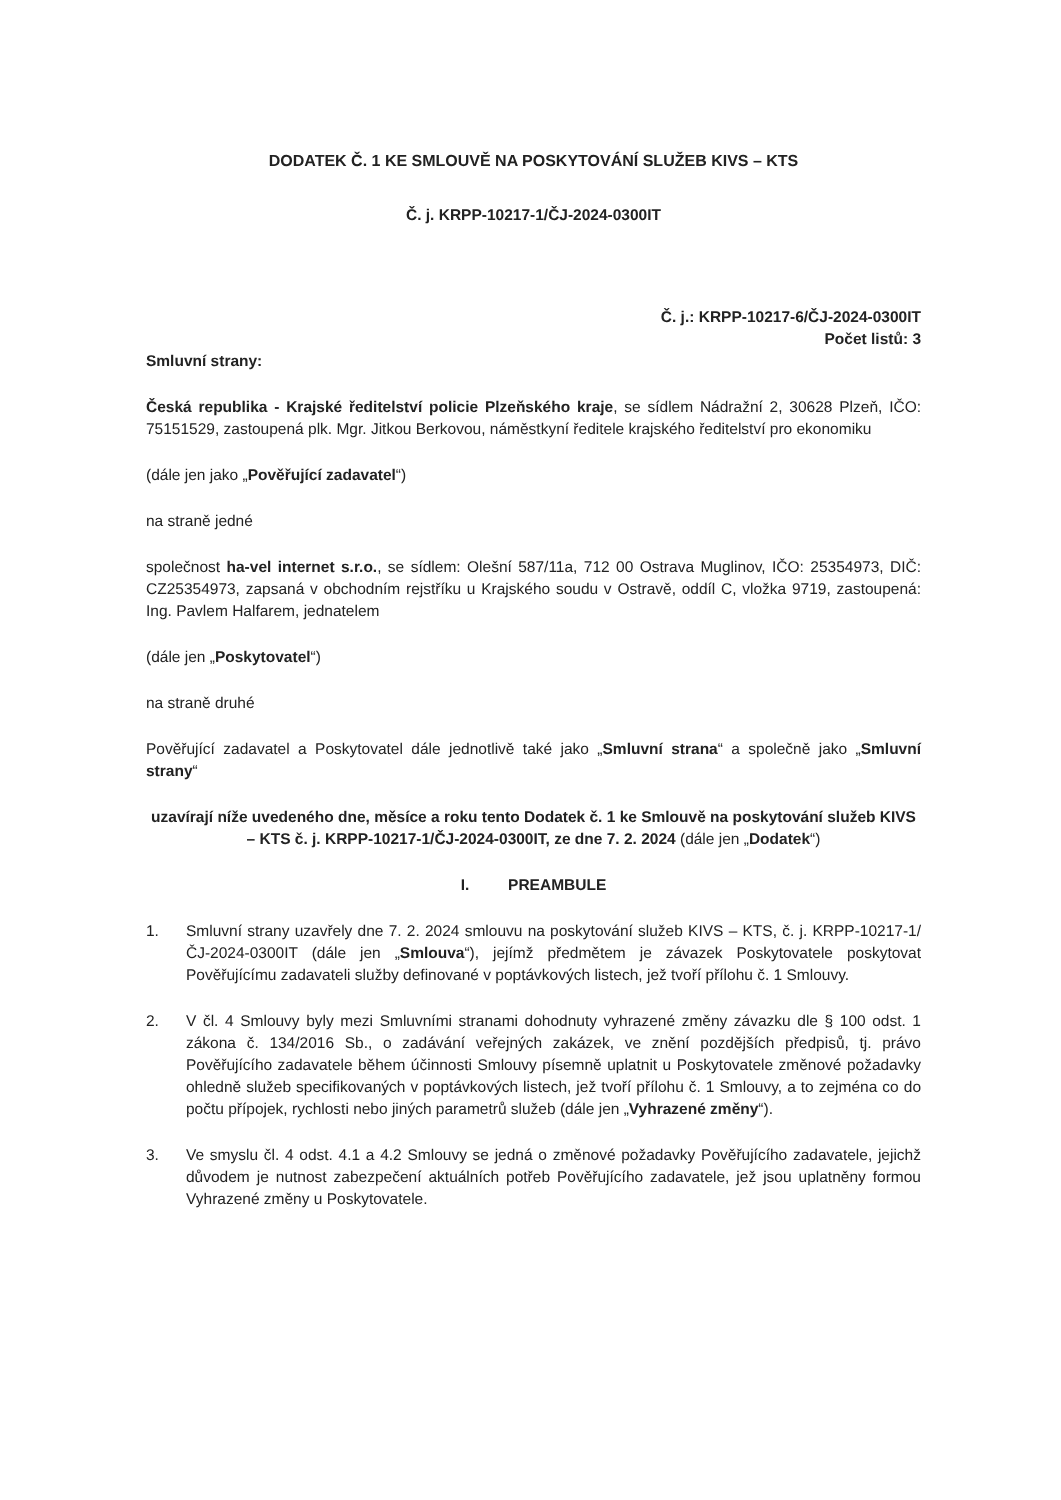DODATEK Č. 1 KE SMLOUVĚ NA POSKYTOVÁNÍ SLUŽEB KIVS – KTS
Č. j. KRPP-10217-1/ČJ-2024-0300IT
Č. j.: KRPP-10217-6/ČJ-2024-0300IT
Počet listů: 3
Smluvní strany:
Česká republika - Krajské ředitelství policie Plzeňského kraje, se sídlem Nádražní 2, 30628 Plzeň, IČO: 75151529, zastoupená plk. Mgr. Jitkou Berkovou, náměstkyní ředitele krajského ředitelství pro ekonomiku
(dále jen jako „Pověřující zadavatel“)
na straně jedné
společnost ha-vel internet s.r.o., se sídlem: Olešní 587/11a, 712 00 Ostrava Muglinov, IČO: 25354973, DIČ: CZ25354973, zapsaná v obchodním rejstříku u Krajského soudu v Ostravě, oddíl C, vložka 9719, zastoupená: Ing. Pavlem Halfarem, jednatelem
(dále jen „Poskytovatel“)
na straně druhé
Pověřující zadavatel a Poskytovatel dále jednotlivě také jako „Smluvní strana“ a společně jako „Smluvní strany“
uzavírají níže uvedeného dne, měsíce a roku tento Dodatek č. 1 ke Smlouvě na poskytování služeb KIVS – KTS č. j. KRPP-10217-1/ČJ-2024-0300IT, ze dne 7. 2. 2024 (dále jen „Dodatek“)
I. PREAMBULE
1. Smluvní strany uzavřely dne 7. 2. 2024 smlouvu na poskytování služeb KIVS – KTS, č. j. KRPP-10217-1/ČJ-2024-0300IT (dále jen „Smlouva“), jejímž předmětem je závazek Poskytovatele poskytovat Pověřujícímu zadavateli služby definované v poptávkových listech, jež tvoří přílohu č. 1 Smlouvy.
2. V čl. 4 Smlouvy byly mezi Smluvními stranami dohodnuty vyhrazené změny závazku dle § 100 odst. 1 zákona č. 134/2016 Sb., o zadávání veřejných zakázek, ve znění pozdějších předpisů, tj. právo Pověřujícího zadavatele během účinnosti Smlouvy písemně uplatnit u Poskytovatele změnové požadavky ohledně služeb specifikovaných v poptávkových listech, jež tvoří přílohu č. 1 Smlouvy, a to zejména co do počtu přípojek, rychlosti nebo jiných parametrů služeb (dále jen „Vyhrazené změny“).
3. Ve smyslu čl. 4 odst. 4.1 a 4.2 Smlouvy se jedná o změnové požadavky Pověřujícího zadavatele, jejichž důvodem je nutnost zabezpečení aktuálních potřeb Pověřujícího zadavatele, jež jsou uplatněny formou Vyhrazené změny u Poskytovatele.